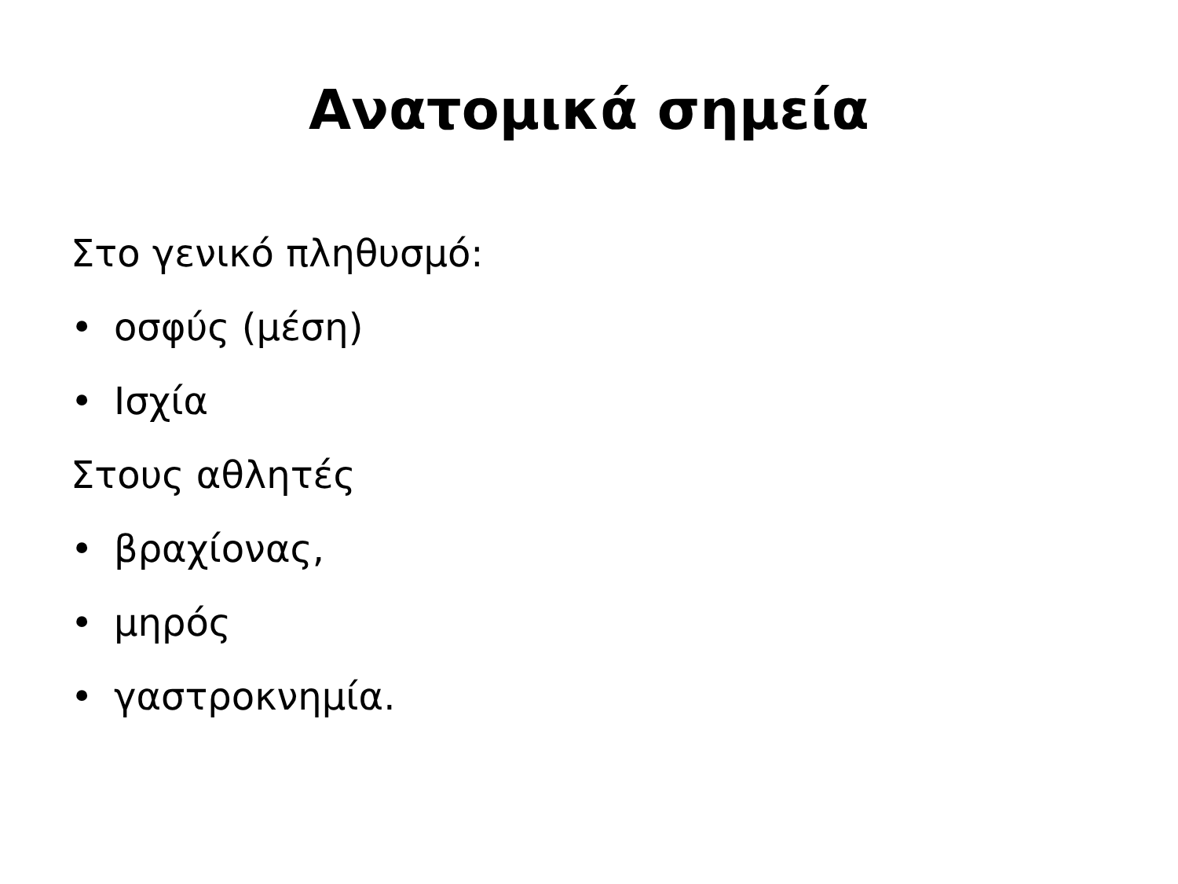Ανατομικά σημεία
Στο γενικό πληθυσμό:
• οσφύς (μέση)
• Ισχία
Στους αθλητές
• βραχίονας,
• μηρός
• γαστροκνημία.